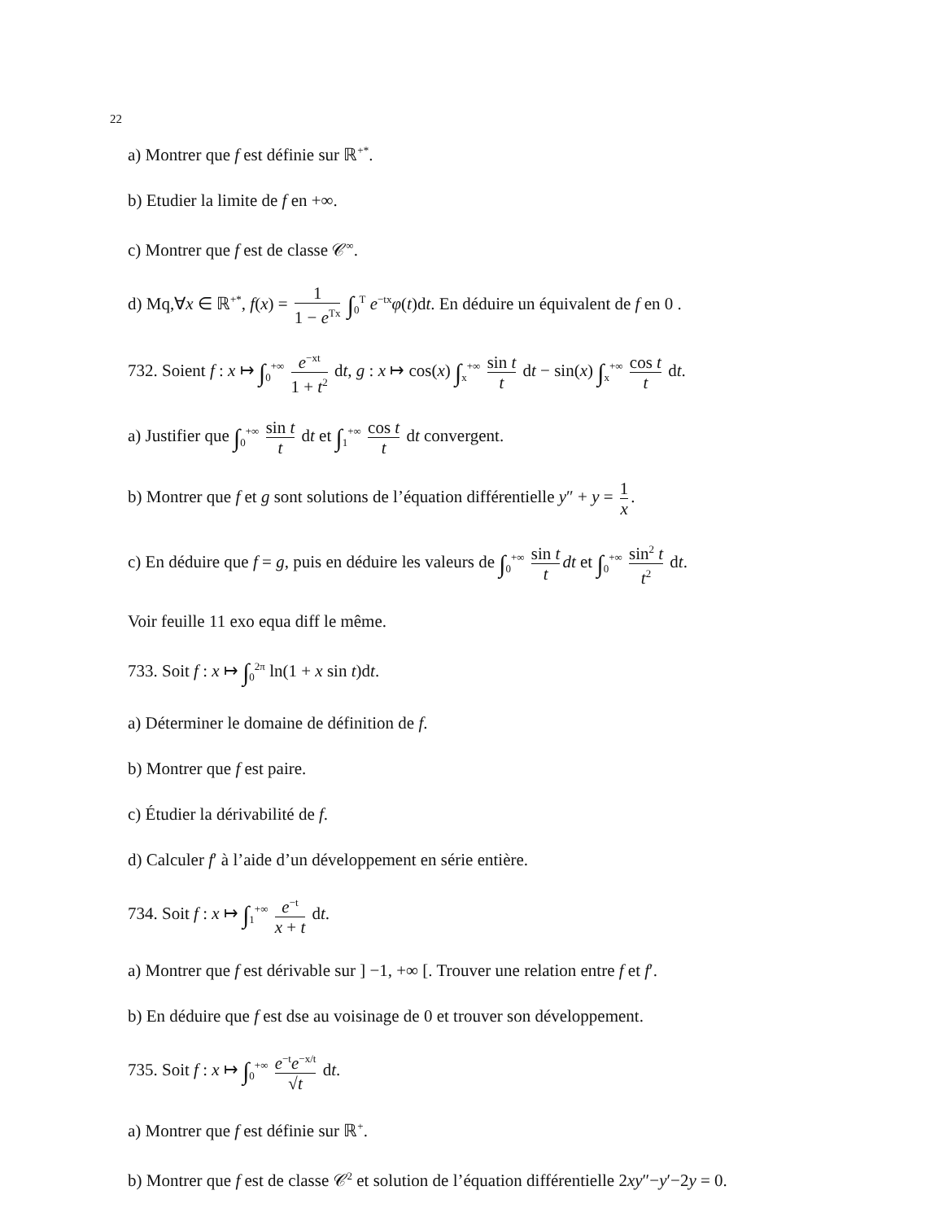22
a) Montrer que f est définie sur ℝ<sup>+*</sup>.
b) Etudier la limite de f en +∞.
c) Montrer que f est de classe 𝒞<sup>∞</sup>.
d) Mq,∀x ∈ ℝ<sup>+*</sup>, f(x) = 1 1 − e<sup>Tx</sup> ∫<sub>0</sub><sup>T</sup> e<sup>−tx</sup>φ(t)dt. En déduire un équivalent de f en 0 .
732. Soient f : x ↦ ∫<sub>0</sub><sup>+∞</sup> e<sup>−xt</sup> 1 + t<sup>2</sup> dt, g : x ↦ cos(x) ∫<sub>x</sub><sup>+∞</sup> sin t t dt − sin(x) ∫<sub>x</sub><sup>+∞</sup> cos t t dt.
a) Justifier que ∫<sub>0</sub><sup>+∞</sup> sin t t dt et ∫<sub>1</sub><sup>+∞</sup> cos t t dt convergent.
b) Montrer que f et g sont solutions de l’équation différentielle y″ + y = 1 x.
c) En déduire que f = g, puis en déduire les valeurs de ∫<sub>0</sub><sup>+∞</sup> sin t t dt et ∫<sub>0</sub><sup>+∞</sup> sin<sup>2</sup> t t<sup>2</sup> dt.
Voir feuille 11 exo equa diff le même.
733. Soit f : x ↦ ∫<sub>0</sub><sup>2π</sup> ln(1 + x sin t)dt.
a) Déterminer le domaine de définition de f.
b) Montrer que f est paire.
c) Étudier la dérivabilité de f.
d) Calculer f′ à l’aide d’un développement en série entière.
734. Soit f : x ↦ ∫<sub>1</sub><sup>+∞</sup> e<sup>−t</sup> x + t dt.
a) Montrer que f est dérivable sur ] −1, +∞ [. Trouver une relation entre f et f′.
b) En déduire que f est dse au voisinage de 0 et trouver son développement.
735. Soit f : x ↦ ∫<sub>0</sub><sup>+∞</sup> e<sup>−t</sup>e<sup>−x/t</sup> √t dt.
a) Montrer que f est définie sur ℝ<sup>+</sup>.
b) Montrer que f est de classe 𝒞<sup>2</sup> et solution de l’équation différentielle 2xy″−y′−2y = 0.